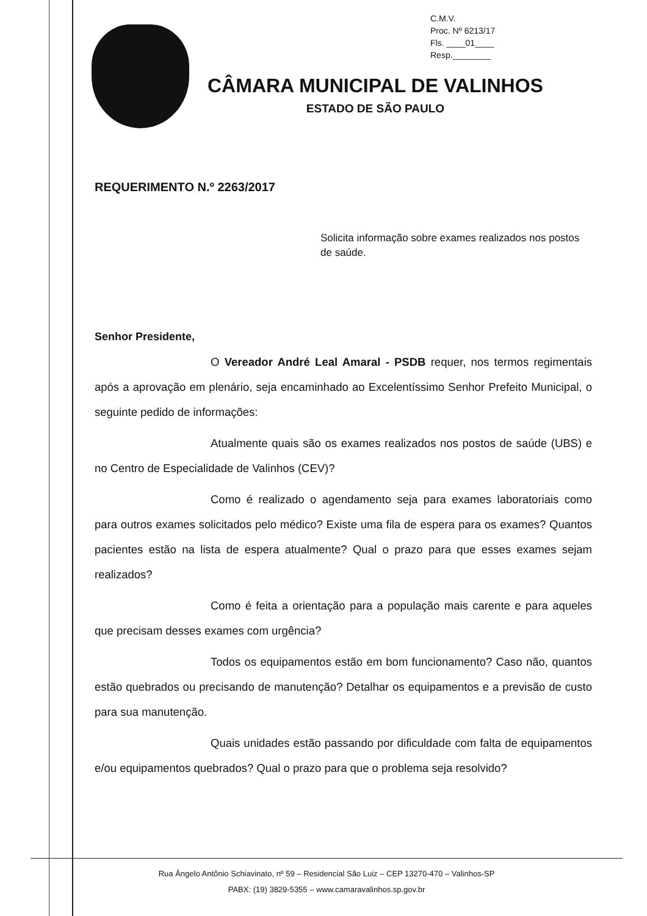C.M.V.
Proc. Nº 6213/17
Fls. ____01____
Resp.________
CÂMARA MUNICIPAL DE VALINHOS
ESTADO DE SÃO PAULO
REQUERIMENTO N.º 2263/2017
Solicita informação sobre exames realizados nos postos de saúde.
Senhor Presidente,
O Vereador André Leal Amaral - PSDB requer, nos termos regimentais após a aprovação em plenário, seja encaminhado ao Excelentíssimo Senhor Prefeito Municipal, o seguinte pedido de informações:
Atualmente quais são os exames realizados nos postos de saúde (UBS) e no Centro de Especialidade de Valinhos (CEV)?
Como é realizado o agendamento seja para exames laboratoriais como para outros exames solicitados pelo médico? Existe uma fila de espera para os exames? Quantos pacientes estão na lista de espera atualmente? Qual o prazo para que esses exames sejam realizados?
Como é feita a orientação para a população mais carente e para aqueles que precisam desses exames com urgência?
Todos os equipamentos estão em bom funcionamento? Caso não, quantos estão quebrados ou precisando de manutenção? Detalhar os equipamentos e a previsão de custo para sua manutenção.
Quais unidades estão passando por dificuldade com falta de equipamentos e/ou equipamentos quebrados? Qual o prazo para que o problema seja resolvido?
Rua Ângelo Antônio Schiavinato, nº 59 – Residencial São Luiz – CEP 13270-470 – Valinhos-SP
PABX: (19) 3829-5355 – www.camaravalinhos.sp.gov.br